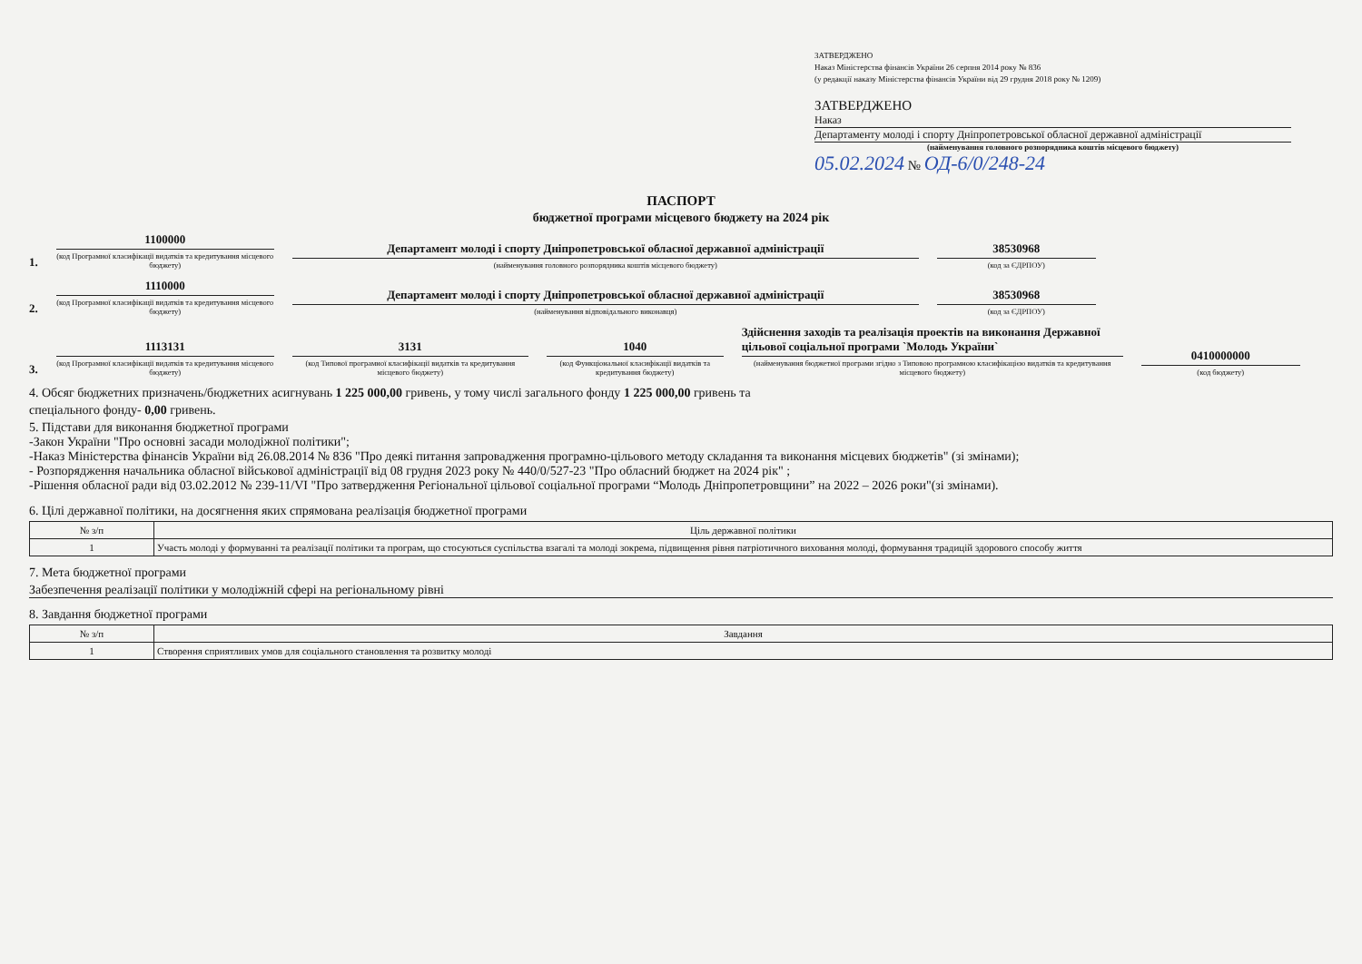ЗАТВЕРДЖЕНО
Наказ Міністерства фінансів України 26 серпня 2014 року № 836
(у редакції наказу Міністерства фінансів України від 29 грудня 2018 року № 1209)
ЗАТВЕРДЖЕНО
Наказ
Департаменту молоді і спорту Дніпропетровської обласної державної адміністрації
(найменування головного розпорядника коштів місцевого бюджету)
05.02.2024 № ОД-6/0/248-24
ПАСПОРТ
бюджетної програми місцевого бюджету на 2024 рік
1.
1100000
(код Програмної класифікації видатків та кредитування місцевого бюджету)
Департамент молоді і спорту Дніпропетровської обласної державної адміністрації
(найменування головного розпорядника коштів місцевого бюджету)
38530968
(код за ЄДРПОУ)
2.
1110000
(код Програмної класифікації видатків та кредитування місцевого бюджету)
Департамент молоді і спорту Дніпропетровської обласної державної адміністрації
(найменування відповідального виконавця)
38530968
(код за ЄДРПОУ)
3.
1113131
(код Програмної класифікації видатків та кредитування місцевого бюджету)
3131
(код Типової програмної класифікації видатків та кредитування місцевого бюджету)
1040
(код Функціональної класифікації видатків та кредитування бюджету)
Здійснення заходів та реалізація проектів на виконання Державної цільової соціальної програми `Молодь України`
(найменування бюджетної програми згідно з Типовою програмною класифікацією видатків та кредитування місцевого бюджету)
0410000000
(код бюджету)
4. Обсяг бюджетних призначень/бюджетних асигнувань 1 225 000,00 гривень, у тому числі загального фонду 1 225 000,00 гривень та
спеціального фонду- 0,00 гривень.
5. Підстави для виконання бюджетної програми
-Закон України "Про основні засади молодіжної політики";
-Наказ Міністерства фінансів України від 26.08.2014 № 836 "Про деякі питання запровадження програмно-цільового методу складання та виконання місцевих бюджетів" (зі змінами);
- Розпорядження начальника обласної військової адміністрації від 08 грудня 2023 року № 440/0/527-23 "Про обласний бюджет на 2024 рік" ;
-Рішення обласної ради від 03.02.2012 № 239-11/VI "Про затвердження Регіональної цільової соціальної програми “Молодь Дніпропетровщини” на 2022 – 2026 роки"(зі змінами).
6. Цілі державної політики, на досягнення яких спрямована реалізація бюджетної програми
| № з/п | Ціль державної політики |
| --- | --- |
| 1 | Участь молоді у формуванні та реалізації політики та програм, що стосуються суспільства взагалі та молоді зокрема, підвищення рівня патріотичного виховання молоді, формування традицій здорового способу життя |
7. Мета бюджетної програми
Забезпечення реалізації політики у молодіжній сфері на регіональному рівні
8. Завдання бюджетної програми
| № з/п | Завдання |
| --- | --- |
| 1 | Створення сприятливих умов для соціального становлення та розвитку молоді |